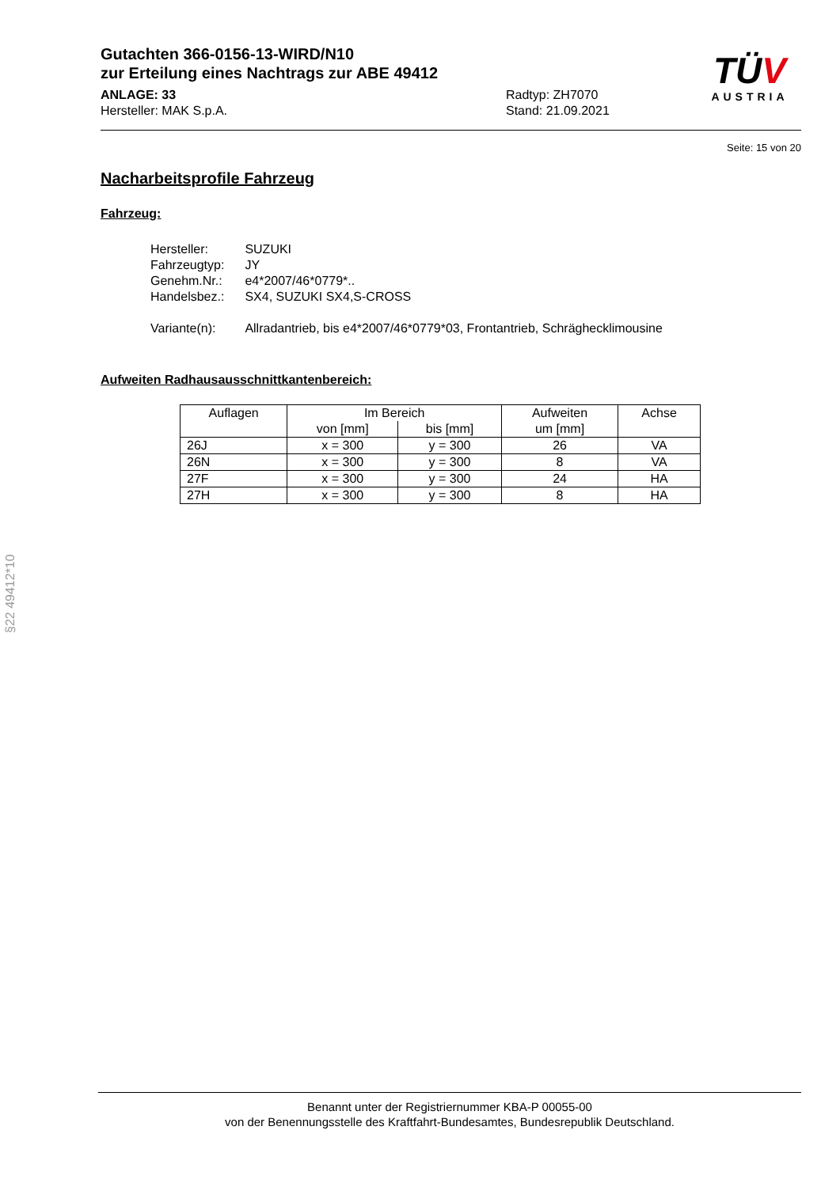TÜV
AUSTRIA
Gutachten 366-0156-13-WIRD/N10
zur Erteilung eines Nachtrags zur ABE 49412
ANLAGE: 33
Hersteller: MAK S.p.A.
Radtyp: ZH7070
Stand: 21.09.2021
Seite: 15 von 20
Nacharbeitsprofile Fahrzeug
Fahrzeug:
| Hersteller: | SUZUKI |
| Fahrzeugtyp: | JY |
| Genehm.Nr.: | e4*2007/46*0779*.. |
| Handelsbez.: | SX4, SUZUKI SX4,S-CROSS |
| Variante(n): | Allradantrieb, bis e4*2007/46*0779*03, Frontantrieb, Schräghecklimousine |
Aufweiten Radhausausschnittkantenbereich:
| Auflagen | Im Bereich | | Aufweiten um [mm] | Achse |
| --- | --- | --- | --- | --- |
| | von [mm] | bis [mm] | | |
| 26J | x = 300 | y = 300 | 26 | VA |
| 26N | x = 300 | y = 300 | 8 | VA |
| 27F | x = 300 | y = 300 | 24 | HA |
| 27H | x = 300 | y = 300 | 8 | HA |
§22 49412*10
Benannt unter der Registriernummer KBA-P 00055-00
von der Benennungsstelle des Kraftfahrt-Bundesamtes, Bundesrepublik Deutschland.